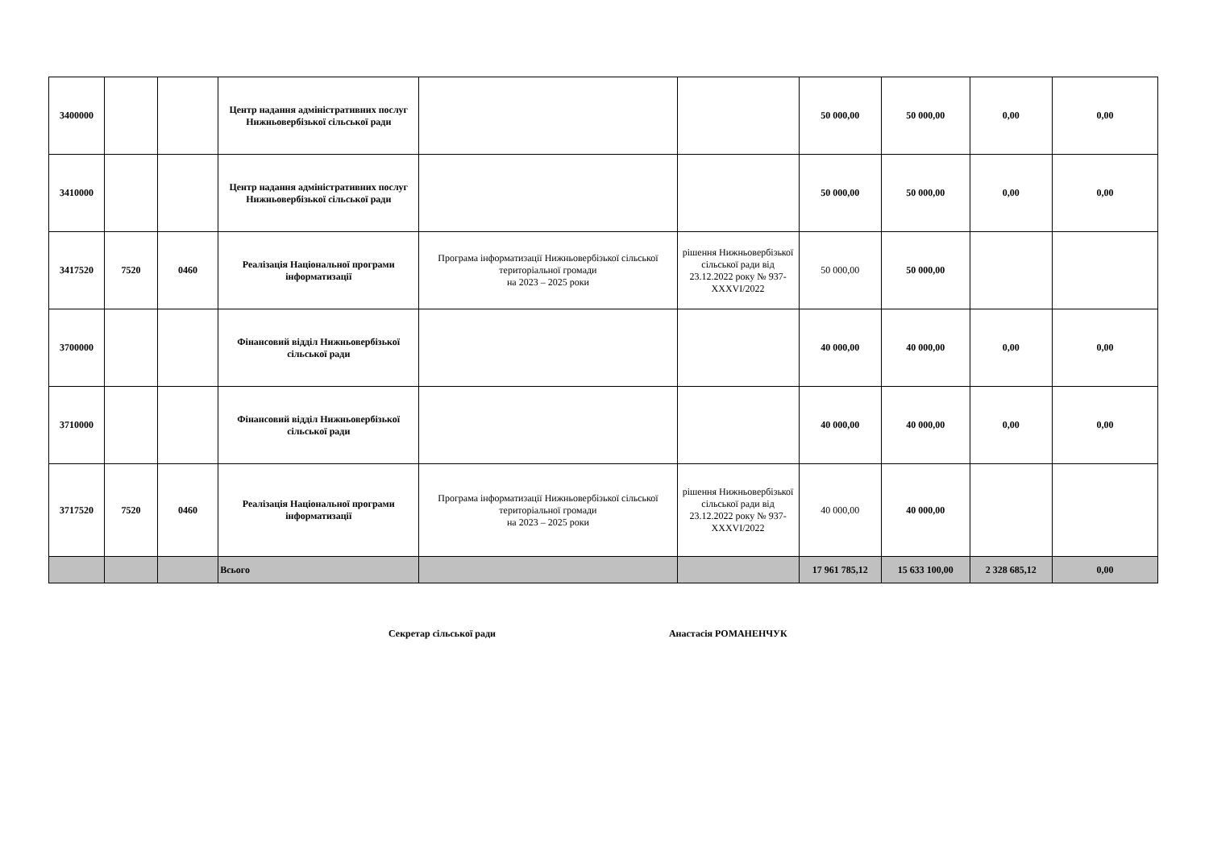| 3400000 | | | Центр надання адміністративних послуг Нижньовербізької сільської ради | | | 50 000,00 | 50 000,00 | 0,00 | 0,00 |
| 3410000 | | | Центр надання адміністративних послуг Нижньовербізької сільської ради | | | 50 000,00 | 50 000,00 | 0,00 | 0,00 |
| 3417520 | 7520 | 0460 | Реалізація Національної програми інформатизації | Програма інформатизації Нижньовербізької сільської територіальної громади на 2023 – 2025 роки | рішення Нижньовербізької сільської ради від 23.12.2022 року № 937-XXXVI/2022 | 50 000,00 | 50 000,00 | | |
| 3700000 | | | Фінансовий відділ Нижньовербізької сільської ради | | | 40 000,00 | 40 000,00 | 0,00 | 0,00 |
| 3710000 | | | Фінансовий відділ Нижньовербізької сільської ради | | | 40 000,00 | 40 000,00 | 0,00 | 0,00 |
| 3717520 | 7520 | 0460 | Реалізація Національної програми інформатизації | Програма інформатизації Нижньовербізької сільської територіальної громади на 2023 – 2025 роки | рішення Нижньовербізької сільської ради від 23.12.2022 року № 937-XXXVI/2022 | 40 000,00 | 40 000,00 | | |
| | | | Всього | | | 17 961 785,12 | 15 633 100,00 | 2 328 685,12 | 0,00 |
Секретар сільської ради Анастасія РОМАНЕНЧУК